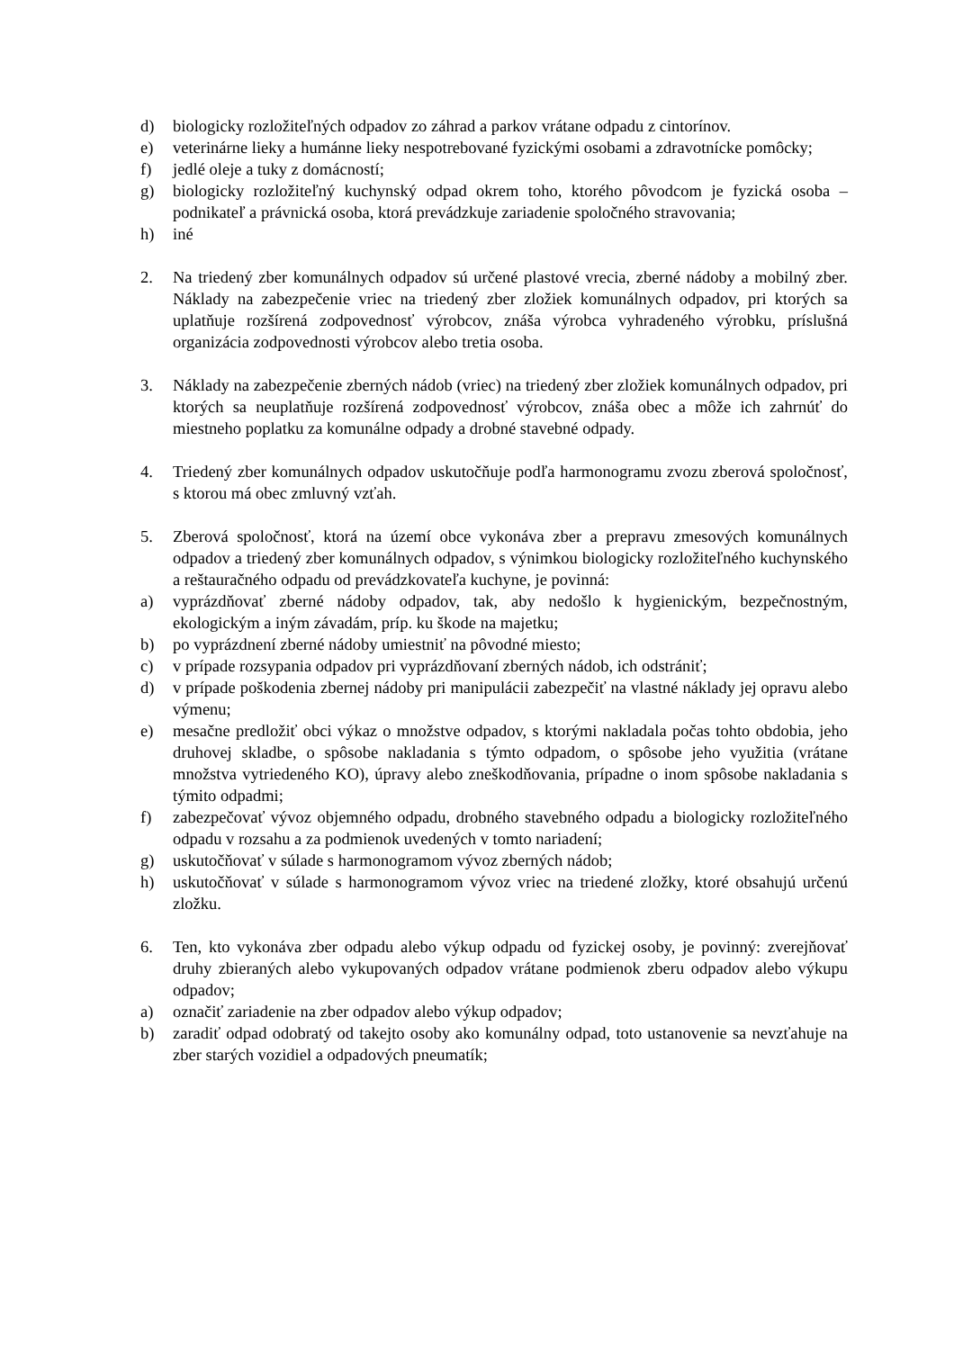d) biologicky rozložiteľných odpadov zo záhrad a parkov vrátane odpadu z cintorínov.
e) veterinárne lieky a humánne lieky nespotrebované fyzickými osobami a zdravotnícke pomôcky;
f) jedlé oleje a tuky z domácností;
g) biologicky rozložiteľný kuchynský odpad okrem toho, ktorého pôvodcom je fyzická osoba – podnikateľ a právnická osoba, ktorá prevádzkuje zariadenie spoločného stravovania;
h) iné
2. Na triedený zber komunálnych odpadov sú určené plastové vrecia, zberné nádoby a mobilný zber. Náklady na zabezpečenie vriec na triedený zber zložiek komunálnych odpadov, pri ktorých sa uplatňuje rozšírená zodpovednosť výrobcov, znáša výrobca vyhradeného výrobku, príslušná organizácia zodpovednosti výrobcov alebo tretia osoba.
3. Náklady na zabezpečenie zberných nádob (vriec) na triedený zber zložiek komunálnych odpadov, pri ktorých sa neuplatňuje rozšírená zodpovednosť výrobcov, znáša obec a môže ich zahrnúť do miestneho poplatku za komunálne odpady a drobné stavebné odpady.
4. Triedený zber komunálnych odpadov uskutočňuje podľa harmonogramu zvozu zberová spoločnosť, s ktorou má obec zmluvný vzťah.
5. Zberová spoločnosť, ktorá na území obce vykonáva zber a prepravu zmesových komunálnych odpadov a triedený zber komunálnych odpadov, s výnimkou biologicky rozložiteľného kuchynského a reštauračného odpadu od prevádzkovateľa kuchyne, je povinná:
a) vyprázdňovať zberné nádoby odpadov, tak, aby nedošlo k hygienickým, bezpečnostným, ekologickým a iným závadám, príp. ku škode na majetku;
b) po vyprázdnení zberné nádoby umiestniť na pôvodné miesto;
c) v prípade rozsypania odpadov pri vyprázdňovaní zberných nádob, ich odstrániť;
d) v prípade poškodenia zbernej nádoby pri manipulácii zabezpečiť na vlastné náklady jej opravu alebo výmenu;
e) mesačne predložiť obci výkaz o množstve odpadov, s ktorými nakladala počas tohto obdobia, jeho druhovej skladbe, o spôsobe nakladania s týmto odpadom, o spôsobe jeho využitia (vrátane množstva vytriedeného KO), úpravy alebo zneškodňovania, prípadne o inom spôsobe nakladania s týmito odpadmi;
f) zabezpečovať vývoz objemného odpadu, drobného stavebného odpadu a biologicky rozložiteľného odpadu v rozsahu a za podmienok uvedených v tomto nariadení;
g) uskutočňovať v súlade s harmonogramom vývoz zberných nádob;
h) uskutočňovať v súlade s harmonogramom vývoz vriec na triedené zložky, ktoré obsahujú určenú zložku.
6. Ten, kto vykonáva zber odpadu alebo výkup odpadu od fyzickej osoby, je povinný: zverejňovať druhy zbieraných alebo vykupovaných odpadov vrátane podmienok zberu odpadov alebo výkupu odpadov;
a) označiť zariadenie na zber odpadov alebo výkup odpadov;
b) zaradiť odpad odobratý od takejto osoby ako komunálny odpad, toto ustanovenie sa nevzťahuje na zber starých vozidiel a odpadových pneumatík;